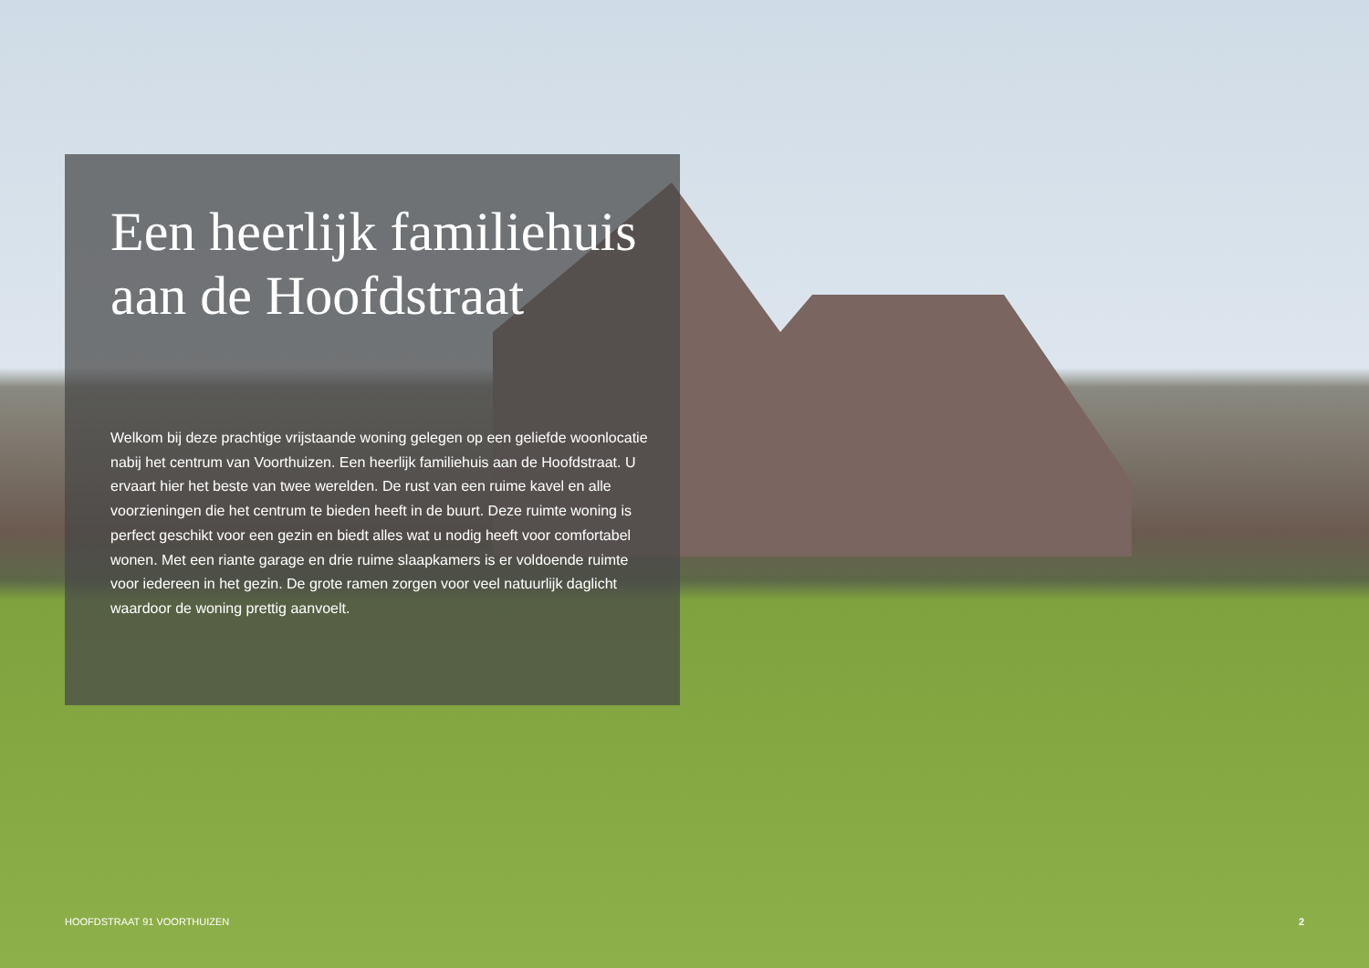Een heerlijk familiehuis aan de Hoofdstraat
Welkom bij deze prachtige vrijstaande woning gelegen op een geliefde woonlocatie nabij het centrum van Voorthuizen. Een heerlijk familiehuis aan de Hoofdstraat. U ervaart hier het beste van twee werelden. De rust van een ruime kavel en alle voorzieningen die het centrum te bieden heeft in de buurt. Deze ruimte woning is perfect geschikt voor een gezin en biedt alles wat u nodig heeft voor comfortabel wonen. Met een riante garage en drie ruime slaapkamers is er voldoende ruimte voor iedereen in het gezin. De grote ramen zorgen voor veel natuurlijk daglicht waardoor de woning prettig aanvoelt.
HOOFDSTRAAT 91 VOORTHUIZEN 2